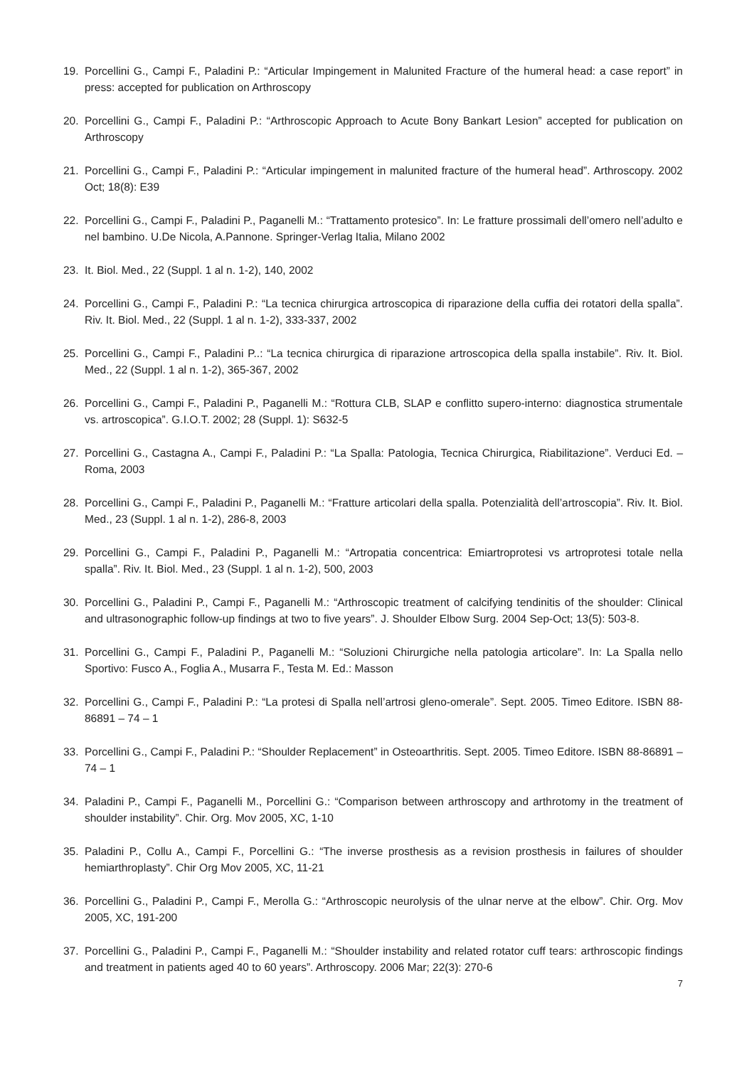19. Porcellini G., Campi F., Paladini P.: “Articular Impingement in Malunited Fracture of the humeral head: a case report” in press: accepted for publication on Arthroscopy
20. Porcellini G., Campi F., Paladini P.: “Arthroscopic Approach to Acute Bony Bankart Lesion” accepted for publication on Arthroscopy
21. Porcellini G., Campi F., Paladini P.: “Articular impingement in malunited fracture of the humeral head”. Arthroscopy. 2002 Oct; 18(8): E39
22. Porcellini G., Campi F., Paladini P., Paganelli M.: “Trattamento protesico”. In: Le fratture prossimali dell’omero nell’adulto e nel bambino. U.De Nicola, A.Pannone. Springer-Verlag Italia, Milano 2002
23. It. Biol. Med., 22 (Suppl. 1 al n. 1-2), 140, 2002
24. Porcellini G., Campi F., Paladini P.: “La tecnica chirurgica artroscopica di riparazione della cuffia dei rotatori della spalla”. Riv. It. Biol. Med., 22 (Suppl. 1 al n. 1-2), 333-337, 2002
25. Porcellini G., Campi F., Paladini P..: “La tecnica chirurgica di riparazione artroscopica della spalla instabile”. Riv. It. Biol. Med., 22 (Suppl. 1 al n. 1-2), 365-367, 2002
26. Porcellini G., Campi F., Paladini P., Paganelli M.: “Rottura CLB, SLAP e conflitto supero-interno: diagnostica strumentale vs. artroscopica”. G.I.O.T. 2002; 28 (Suppl. 1): S632-5
27. Porcellini G., Castagna A., Campi F., Paladini P.: “La Spalla: Patologia, Tecnica Chirurgica, Riabilitazione”. Verduci Ed. – Roma, 2003
28. Porcellini G., Campi F., Paladini P., Paganelli M.: “Fratture articolari della spalla. Potenzialità dell’artroscopia”. Riv. It. Biol. Med., 23 (Suppl. 1 al n. 1-2), 286-8, 2003
29. Porcellini G., Campi F., Paladini P., Paganelli M.: “Artropatia concentrica: Emiartroprotesi vs artroprotesi totale nella spalla”. Riv. It. Biol. Med., 23 (Suppl. 1 al n. 1-2), 500, 2003
30. Porcellini G., Paladini P., Campi F., Paganelli M.: “Arthroscopic treatment of calcifying tendinitis of the shoulder: Clinical and ultrasonographic follow-up findings at two to five years”. J. Shoulder Elbow Surg. 2004 Sep-Oct; 13(5): 503-8.
31. Porcellini G., Campi F., Paladini P., Paganelli M.: “Soluzioni Chirurgiche nella patologia articolare”. In: La Spalla nello Sportivo: Fusco A., Foglia A., Musarra F., Testa M. Ed.: Masson
32. Porcellini G., Campi F., Paladini P.: “La protesi di Spalla nell’artrosi gleno-omerale”. Sept. 2005. Timeo Editore. ISBN 88-86891 – 74 – 1
33. Porcellini G., Campi F., Paladini P.: “Shoulder Replacement” in Osteoarthritis. Sept. 2005. Timeo Editore. ISBN 88-86891 – 74 – 1
34. Paladini P., Campi F., Paganelli M., Porcellini G.: “Comparison between arthroscopy and arthrotomy in the treatment of shoulder instability”. Chir. Org. Mov 2005, XC, 1-10
35. Paladini P., Collu A., Campi F., Porcellini G.: “The inverse prosthesis as a revision prosthesis in failures of shoulder hemiarthroplasty”. Chir Org Mov 2005, XC, 11-21
36. Porcellini G., Paladini P., Campi F., Merolla G.: “Arthroscopic neurolysis of the ulnar nerve at the elbow”. Chir. Org. Mov 2005, XC, 191-200
37. Porcellini G., Paladini P., Campi F., Paganelli M.: “Shoulder instability and related rotator cuff tears: arthroscopic findings and treatment in patients aged 40 to 60 years”. Arthroscopy. 2006 Mar; 22(3): 270-6
7